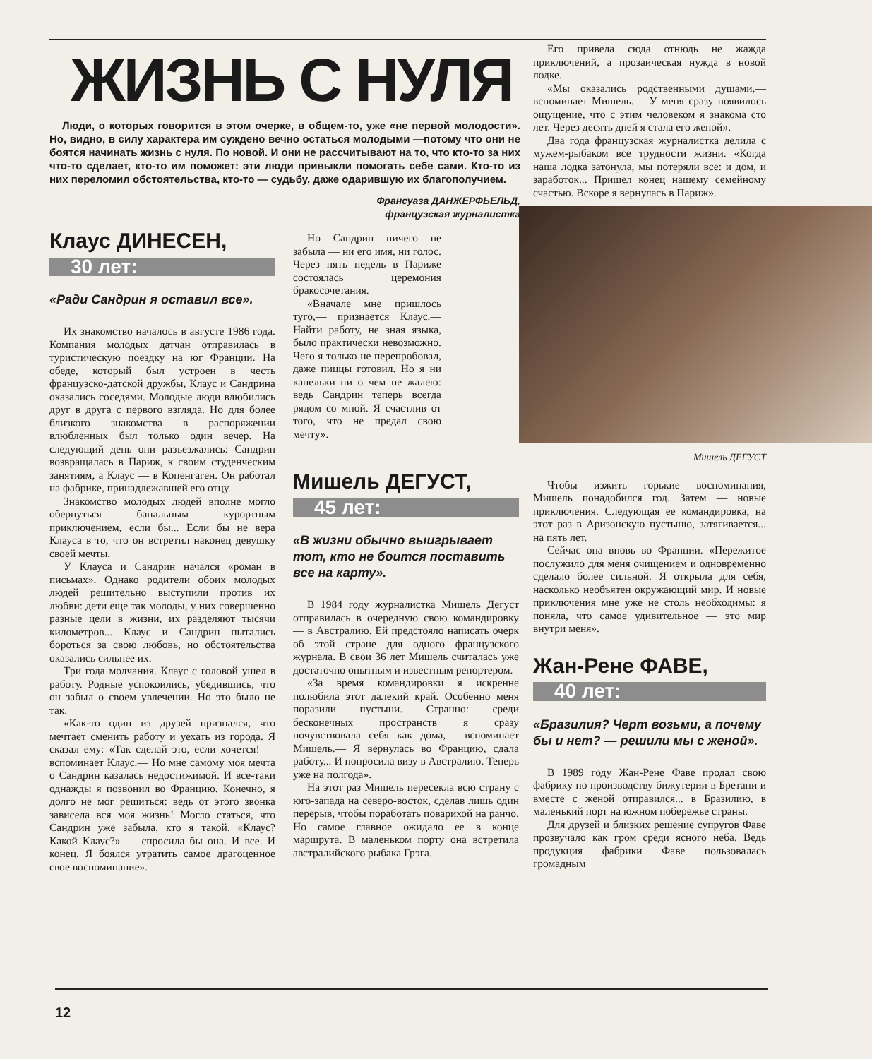ЖИЗНЬ С НУЛЯ
Люди, о которых говорится в этом очерке, в общем-то, уже «не первой молодости». Но, видно, в силу характера им суждено вечно остаться молодыми —потому что они не боятся начинать жизнь с нуля. По новой. И они не рассчитывают на то, что кто-то за них что-то сделает, кто-то им поможет: эти люди привыкли помогать себе сами. Кто-то из них переломил обстоятельства, кто-то — судьбу, даже одарившую их благополучием.
Франсуаза ДАНЖЕРФЬЕЛЬД,
французская журналистка
Клаус ДИНЕСЕН,
30 лет:
«Ради Сандрин я оставил все».
Их знакомство началось в августе 1986 года. Компания молодых датчан отправилась в туристическую поездку на юг Франции. На обеде, который был устроен в честь французско-датской дружбы, Клаус и Сандрина оказались соседями. Молодые люди влюбились друг в друга с первого взгляда. Но для более близкого знакомства в распоряжении влюбленных был только один вечер. На следующий день они разъезжались: Сандрин возвращалась в Париж, к своим студенческим занятиям, а Клаус — в Копенгаген. Он работал на фабрике, принадлежавшей его отцу.
Знакомство молодых людей вполне могло обернуться банальным курортным приключением, если бы... Если бы не вера Клауса в то, что он встретил наконец девушку своей мечты.
У Клауса и Сандрин начался «роман в письмах». Однако родители обоих молодых людей решительно выступили против их любви: дети еще так молоды, у них совершенно разные цели в жизни, их разделяют тысячи километров... Клаус и Сандрин пытались бороться за свою любовь, но обстоятельства оказались сильнее их.
Три года молчания. Клаус с головой ушел в работу. Родные успокоились, убедившись, что он забыл о своем увлечении. Но это было не так.
«Как-то один из друзей признался, что мечтает сменить работу и уехать из города. Я сказал ему: «Так сделай это, если хочется! — вспоминает Клаус.— Но мне самому моя мечта о Сандрин казалась недостижимой. И все-таки однажды я позвонил во Францию. Конечно, я долго не мог решиться: ведь от этого звонка зависела вся моя жизнь! Могло статься, что Сандрин уже забыла, кто я такой. «Клаус? Какой Клаус?» — спросила бы она. И все. И конец. Я боялся утратить самое драгоценное свое воспоминание».
Но Сандрин ничего не забыла — ни его имя, ни голос. Через пять недель в Париже состоялась церемония бракосочетания.
«Вначале мне пришлось туго,— признается Клаус.— Найти работу, не зная языка, было практически невозможно. Чего я только не перепробовал, даже пиццы готовил. Но я ни капельки ни о чем не жалею: ведь Сандрин теперь всегда рядом со мной. Я счастлив от того, что не предал свою мечту».
Мишель ДЕГУСТ,
45 лет:
«В жизни обычно выигрывает тот, кто не боится поставить все на карту».
В 1984 году журналистка Мишель Дегуст отправилась в очередную свою командировку — в Австралию. Ей предстояло написать очерк об этой стране для одного французского журнала. В свои 36 лет Мишель считалась уже достаточно опытным и известным репортером.
«За время командировки я искренне полюбила этот далекий край. Особенно меня поразили пустыни. Странно: среди бесконечных пространств я сразу почувствовала себя как дома,— вспоминает Мишель.— Я вернулась во Францию, сдала работу... И попросила визу в Австралию. Теперь уже на полгода».
На этот раз Мишель пересекла всю страну с юго-запада на северо-восток, сделав лишь один перерыв, чтобы поработать поварихой на ранчо. Но самое главное ожидало ее в конце маршрута. В маленьком порту она встретила австралийского рыбака Грэга.
Его привела сюда отнюдь не жажда приключений, а прозаическая нужда в новой лодке.
«Мы оказались родственными душами,— вспоминает Мишель.— У меня сразу появилось ощущение, что с этим человеком я знакома сто лет. Через десять дней я стала его женой».
Два года французская журналистка делила с мужем-рыбаком все трудности жизни. «Когда наша лодка затонула, мы потеряли все: и дом, и заработок... Пришел конец нашему семейному счастью. Вскоре я вернулась в Париж».
Мишель ДЕГУСТ
Чтобы изжить горькие воспоминания, Мишель понадобился год. Затем — новые приключения. Следующая ее командировка, на этот раз в Аризонскую пустыню, затягивается... на пять лет.
Сейчас она вновь во Франции. «Пережитое послужило для меня очищением и одновременно сделало более сильной. Я открыла для себя, насколько необъятен окружающий мир. И новые приключения мне уже не столь необходимы: я поняла, что самое удивительное — это мир внутри меня».
Жан-Рене ФАВЕ,
40 лет:
«Бразилия? Черт возьми, а почему бы и нет? — решили мы с женой».
В 1989 году Жан-Рене Фаве продал свою фабрику по производству бижутерии в Бретани и вместе с женой отправился... в Бразилию, в маленький порт на южном побережье страны.
Для друзей и близких решение супругов Фаве прозвучало как гром среди ясного неба. Ведь продукция фабрики Фаве пользовалась громадным
12